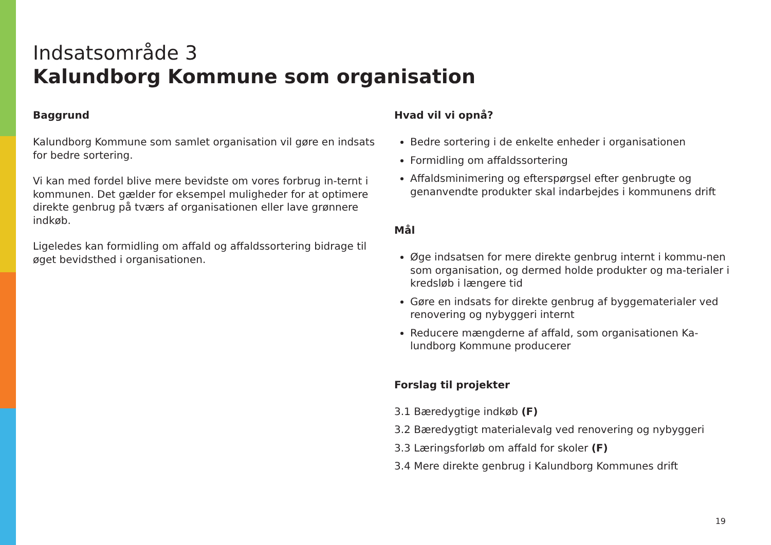Indsatsområde 3
Kalundborg Kommune som organisation
Baggrund
Kalundborg Kommune som samlet organisation vil gøre en indsats for bedre sortering.
Vi kan med fordel blive mere bevidste om vores forbrug in-ternt i kommunen. Det gælder for eksempel muligheder for at optimere direkte genbrug på tværs af organisationen eller lave grønnere indkøb.
Ligeledes kan formidling om affald og affaldssortering bidrage til øget bevidsthed i organisationen.
Hvad vil vi opnå?
Bedre sortering i de enkelte enheder i organisationen
Formidling om affaldssortering
Affaldsminimering og efterspørgsel efter genbrugte og genanvendte produkter skal indarbejdes i kommunens drift
Mål
Øge indsatsen for mere direkte genbrug internt i kommu-nen som organisation, og dermed holde produkter og ma-terialer i kredsløb i længere tid
Gøre en indsats for direkte genbrug af byggematerialer ved renovering og nybyggeri internt
Reducere mængderne af affald, som organisationen Ka-lundborg Kommune producerer
Forslag til projekter
3.1 Bæredygtige indkøb (F)
3.2 Bæredygtigt materialevalg ved renovering og nybyggeri
3.3 Læringsforløb om affald for skoler (F)
3.4 Mere direkte genbrug i Kalundborg Kommunes drift
19